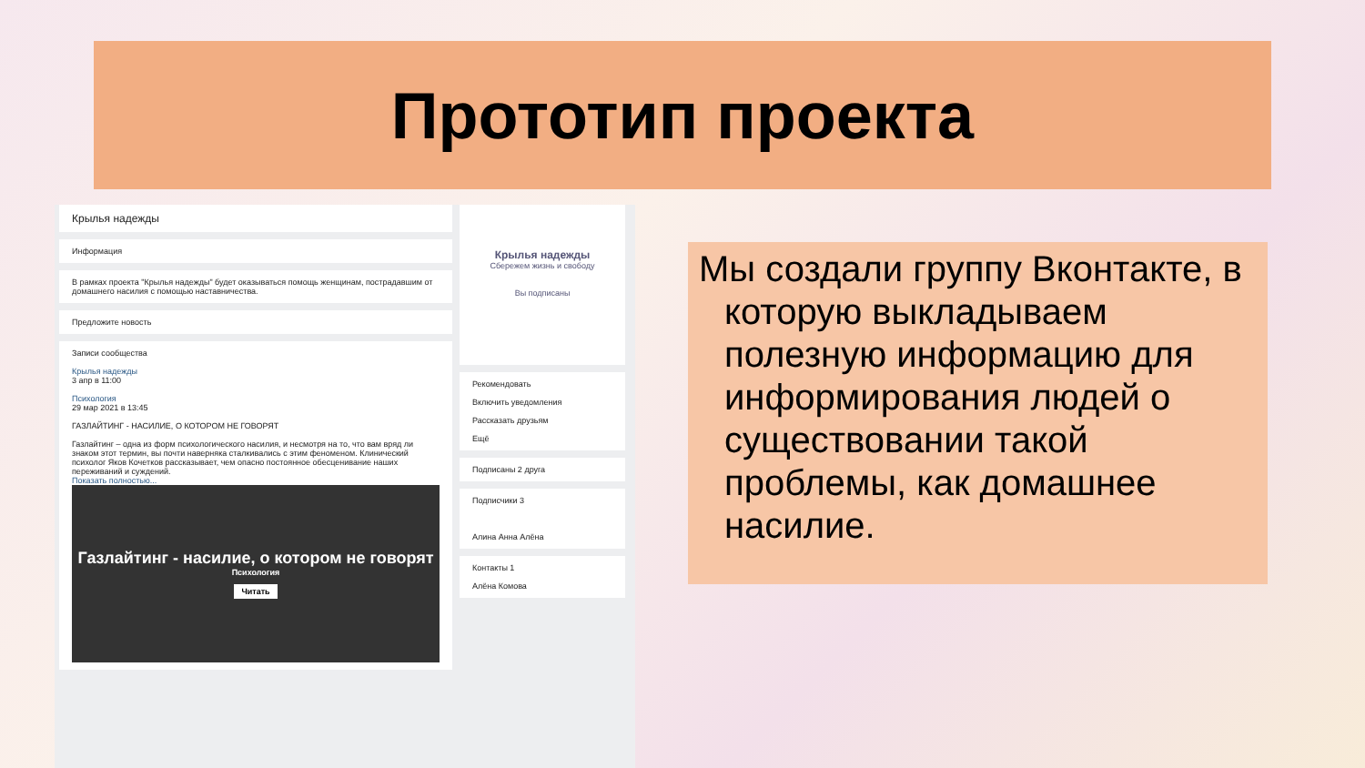Прототип проекта
Крылья надежды
Информация
В рамках проекта "Крылья надежды" будет оказываться помощь женщинам, пострадавшим от домашнего насилия с помощью наставничества.
Предложите новость
Записи сообщества
Крылья надежды
3 апр в 11:00
Психология
29 мар 2021 в 13:45
ГАЗЛАЙТИНГ - НАСИЛИЕ, О КОТОРОМ НЕ ГОВОРЯТ
Газлайтинг – одна из форм психологического насилия, и несмотря на то, что вам вряд ли знаком этот термин, вы почти наверняка сталкивались с этим феноменом. Клинический психолог Яков Кочетков рассказывает, чем опасно постоянное обесценивание наших переживаний и суждений.
Показать полностью...
Газлайтинг - насилие, о котором не говорят
Психология
Читать
Крылья надежды
Сбережем жизнь и свободу
Вы подписаны
Рекомендовать
Включить уведомления
Рассказать друзьям
Ещё
Подписаны 2 друга
Подписчики 3
Алина Анна Алёна
Контакты 1
Алёна Комова
Мы создали группу Вконтакте, в которую выкладываем полезную информацию для информирования людей о существовании такой проблемы, как домашнее насилие.